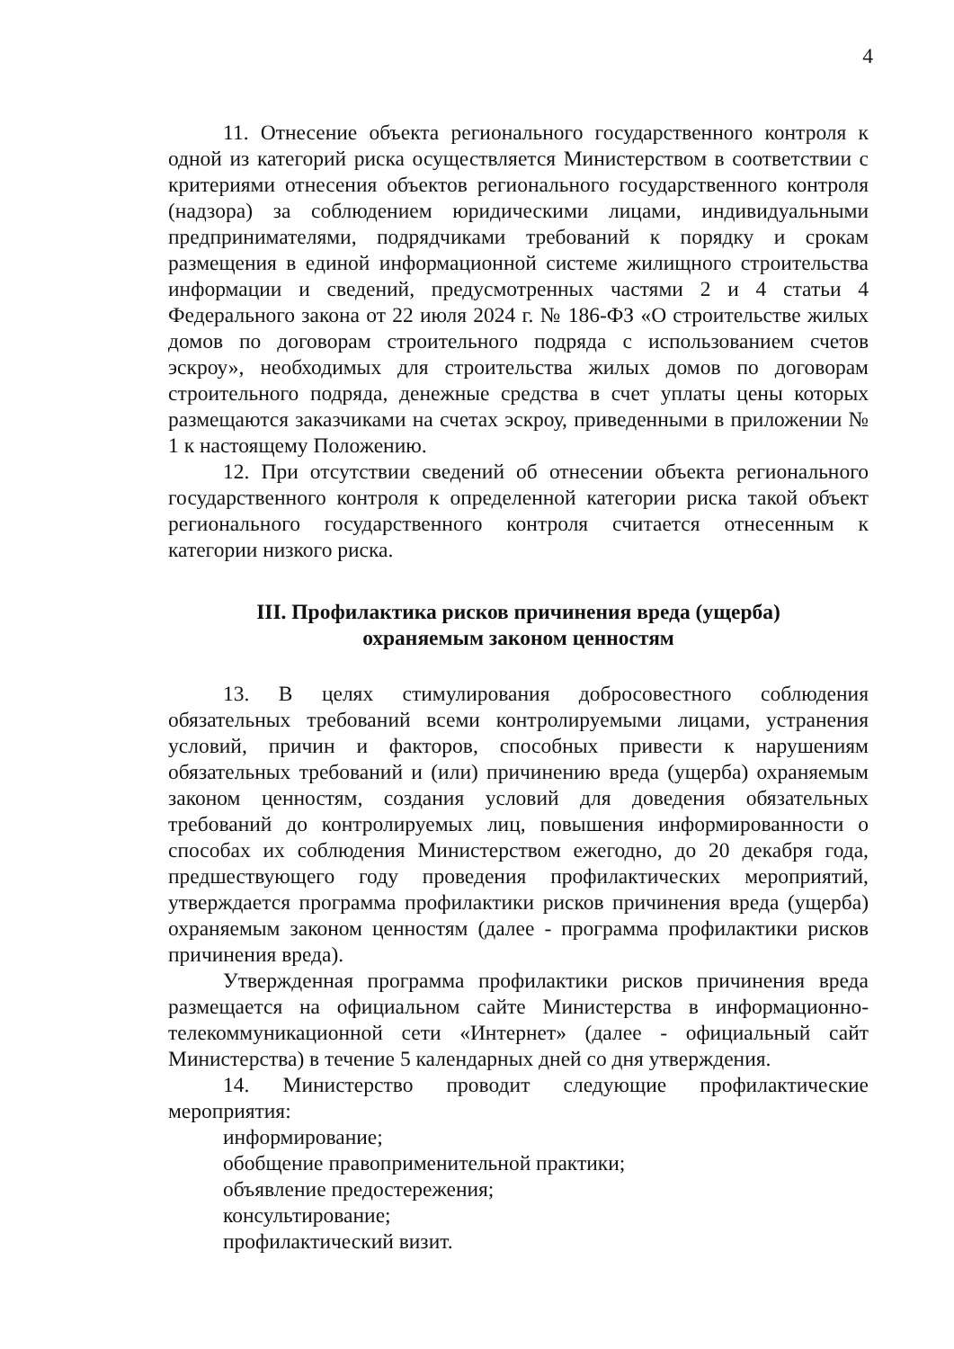4
11. Отнесение объекта регионального государственного контроля к одной из категорий риска осуществляется Министерством в соответствии с критериями отнесения объектов регионального государственного контроля (надзора) за соблюдением юридическими лицами, индивидуальными предпринимателями, подрядчиками требований к порядку и срокам размещения в единой информационной системе жилищного строительства информации и сведений, предусмотренных частями 2 и 4 статьи 4 Федерального закона от 22 июля 2024 г. № 186-ФЗ «О строительстве жилых домов по договорам строительного подряда с использованием счетов эскроу», необходимых для строительства жилых домов по договорам строительного подряда, денежные средства в счет уплаты цены которых размещаются заказчиками на счетах эскроу, приведенными в приложении № 1 к настоящему Положению.
12. При отсутствии сведений об отнесении объекта регионального государственного контроля к определенной категории риска такой объект регионального государственного контроля считается отнесенным к категории низкого риска.
III. Профилактика рисков причинения вреда (ущерба)
охраняемым законом ценностям
13. В целях стимулирования добросовестного соблюдения обязательных требований всеми контролируемыми лицами, устранения условий, причин и факторов, способных привести к нарушениям обязательных требований и (или) причинению вреда (ущерба) охраняемым законом ценностям, создания условий для доведения обязательных требований до контролируемых лиц, повышения информированности о способах их соблюдения Министерством ежегодно, до 20 декабря года, предшествующего году проведения профилактических мероприятий, утверждается программа профилактики рисков причинения вреда (ущерба) охраняемым законом ценностям (далее - программа профилактики рисков причинения вреда).
Утвержденная программа профилактики рисков причинения вреда размещается на официальном сайте Министерства в информационно-телекоммуникационной сети «Интернет» (далее - официальный сайт Министерства) в течение 5 календарных дней со дня утверждения.
14. Министерство проводит следующие профилактические мероприятия:
информирование;
обобщение правоприменительной практики;
объявление предостережения;
консультирование;
профилактический визит.